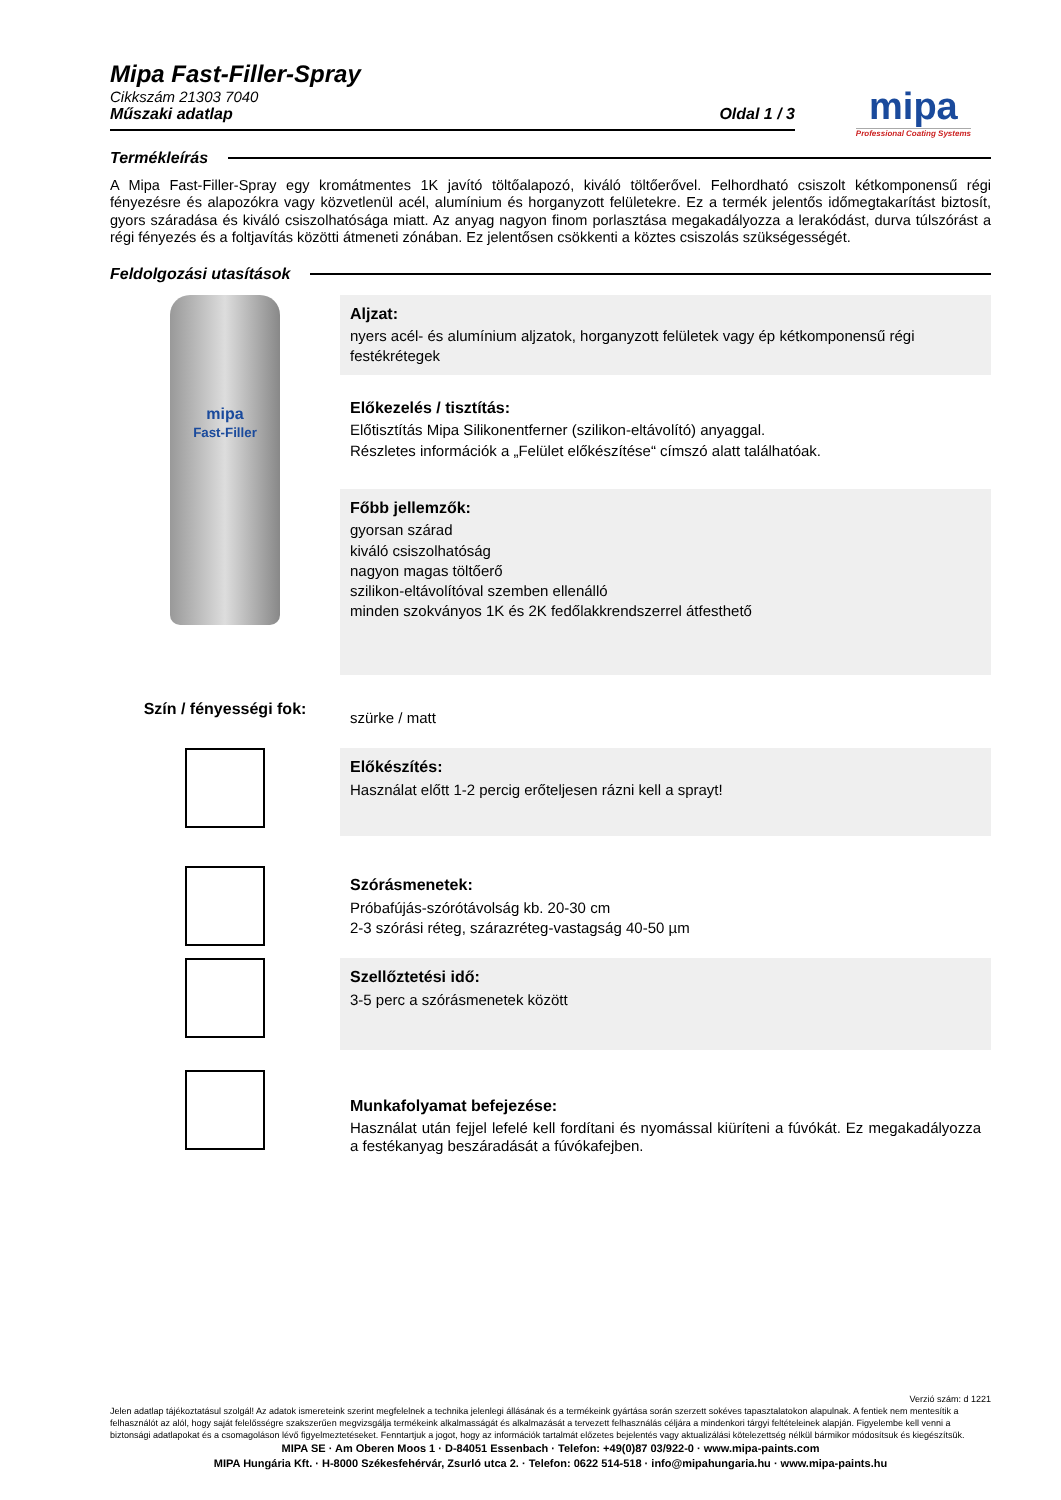mipa
Professional Coating Systems
Mipa Fast-Filler-Spray
Cikkszám 21303 7040
Műszaki adatlap Oldal 1 / 3
Termékleírás
A Mipa Fast-Filler-Spray egy kromátmentes 1K javító töltőalapozó, kiváló töltőerővel. Felhordható csiszolt kétkomponensű régi fényezésre és alapozókra vagy közvetlenül acél, alumínium és horganyzott felületekre. Ez a termék jelentős időmegtakarítást biztosít, gyors száradása és kiváló csiszolhatósága miatt. Az anyag nagyon finom porlasztása megakadályozza a lerakódást, durva túlszórást a régi fényezés és a foltjavítás közötti átmeneti zónában. Ez jelentősen csökkenti a köztes csiszolás szükségességét.
Feldolgozási utasítások
mipa
Fast-Filler
Aljzat:
nyers acél- és alumínium aljzatok, horganyzott felületek vagy ép kétkomponensű régi festékrétegek
Előkezelés / tisztítás:
Előtisztítás Mipa Silikonentferner (szilikon-eltávolító) anyaggal.
Részletes információk a „Felület előkészítése“ címszó alatt találhatóak.
Főbb jellemzők:
gyorsan szárad
kiváló csiszolhatóság
nagyon magas töltőerő
szilikon-eltávolítóval szemben ellenálló
minden szokványos 1K és 2K fedőlakkrendszerrel átfesthető
Szín / fényességi fok:
szürke / matt
Előkészítés:
Használat előtt 1-2 percig erőteljesen rázni kell a sprayt!
Szórásmenetek:
Próbafújás-szórótávolság kb. 20-30 cm
2-3 szórási réteg, szárazréteg-vastagság 40-50 µm
Szellőztetési idő:
3-5 perc a szórásmenetek között
Munkafolyamat befejezése:
Használat után fejjel lefelé kell fordítani és nyomással kiüríteni a fúvókát. Ez megakadályozza a festékanyag beszáradását a fúvókafejben.
Verzió szám: d 1221
Jelen adatlap tájékoztatásul szolgál! Az adatok ismereteink szerint megfelelnek a technika jelenlegi állásának és a termékeink gyártása során szerzett sokéves tapasztalatokon alapulnak. A fentiek nem mentesítik a felhasználót az alól, hogy saját felelősségre szakszerűen megvizsgálja termékeink alkalmasságát és alkalmazását a tervezett felhasználás céljára a mindenkori tárgyi feltételeinek alapján. Figyelembe kell venni a biztonsági adatlapokat és a csomagoláson lévő figyelmeztetéseket. Fenntartjuk a jogot, hogy az információk tartalmát előzetes bejelentés vagy aktualizálási kötelezettség nélkül bármikor módosítsuk és kiegészítsük.
MIPA SE · Am Oberen Moos 1 · D-84051 Essenbach · Telefon: +49(0)87 03/922-0 · www.mipa-paints.com
MIPA Hungária Kft. · H-8000 Székesfehérvár, Zsurló utca 2. · Telefon: 0622 514-518 · info@mipahungaria.hu · www.mipa-paints.hu